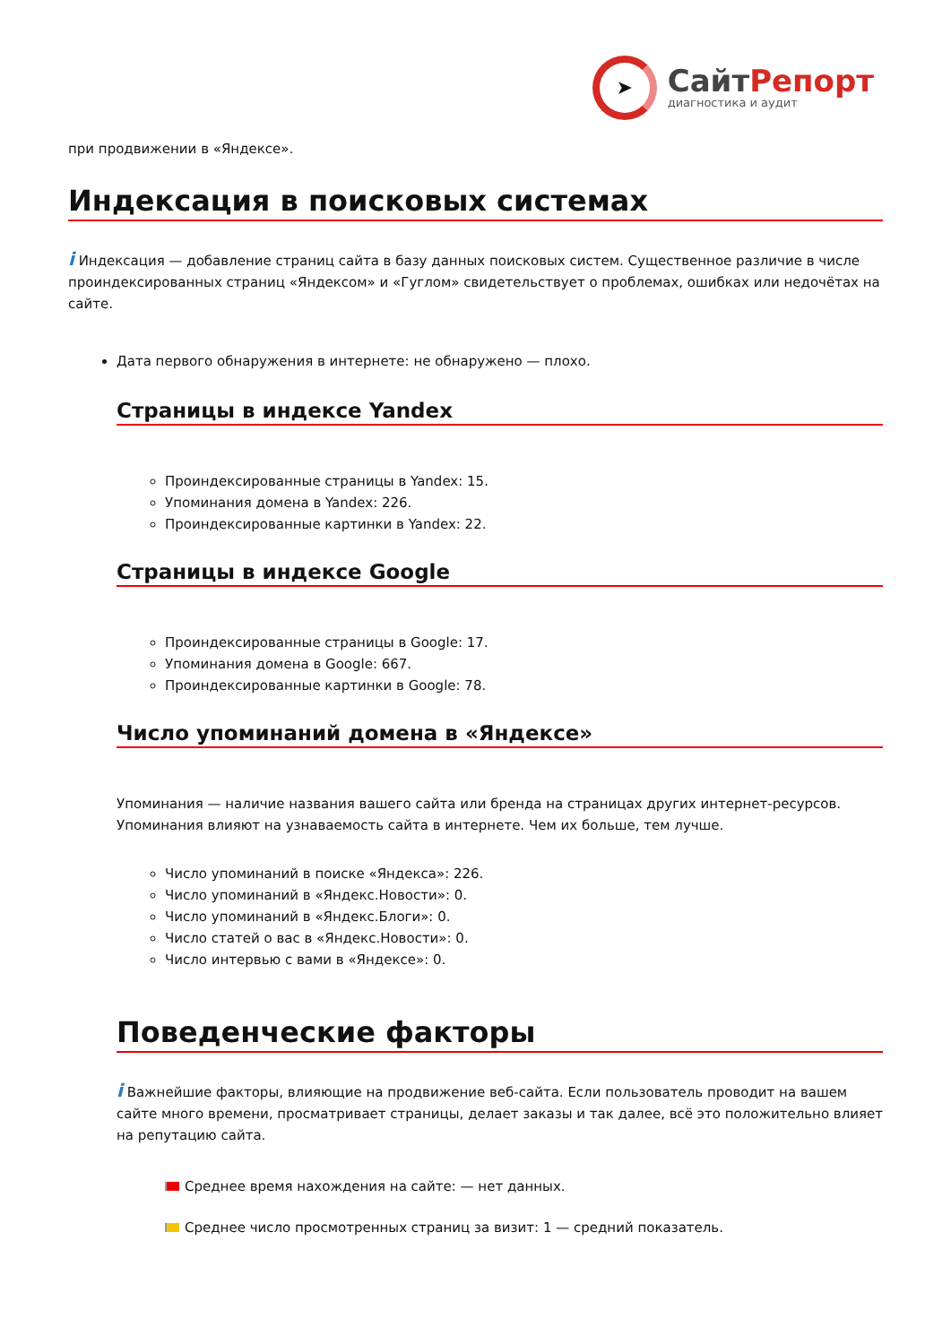➤
СайтРепорт
диагностика и аудит
при продвижении в «Яндексе».
Индексация в поисковых системах
i Индексация — добавление страниц сайта в базу данных поисковых систем. Существенное различие в числе проиндексированных страниц «Яндексом» и «Гуглом» свидетельствует о проблемах, ошибках или недочётах на сайте.
Дата первого обнаружения в интернете: не обнаружено — плохо.
Страницы в индексе Yandex
Проиндексированные страницы в Yandex: 15.
Упоминания домена в Yandex: 226.
Проиндексированные картинки в Yandex: 22.
Страницы в индексе Google
Проиндексированные страницы в Google: 17.
Упоминания домена в Google: 667.
Проиндексированные картинки в Google: 78.
Число упоминаний домена в «Яндексе»
Упоминания — наличие названия вашего сайта или бренда на страницах других интернет-ресурсов. Упоминания влияют на узнаваемость сайта в интернете. Чем их больше, тем лучше.
Число упоминаний в поиске «Яндекса»: 226.
Число упоминаний в «Яндекс.Новости»: 0.
Число упоминаний в «Яндекс.Блоги»: 0.
Число статей о вас в «Яндекс.Новости»: 0.
Число интервью с вами в «Яндексе»: 0.
Поведенческие факторы
i Важнейшие факторы, влияющие на продвижение веб-сайта. Если пользователь проводит на вашем сайте много времени, просматривает страницы, делает заказы и так далее, всё это положительно влияет на репутацию сайта.
Среднее время нахождения на сайте: — нет данных.
Среднее число просмотренных страниц за визит: 1 — средний показатель.